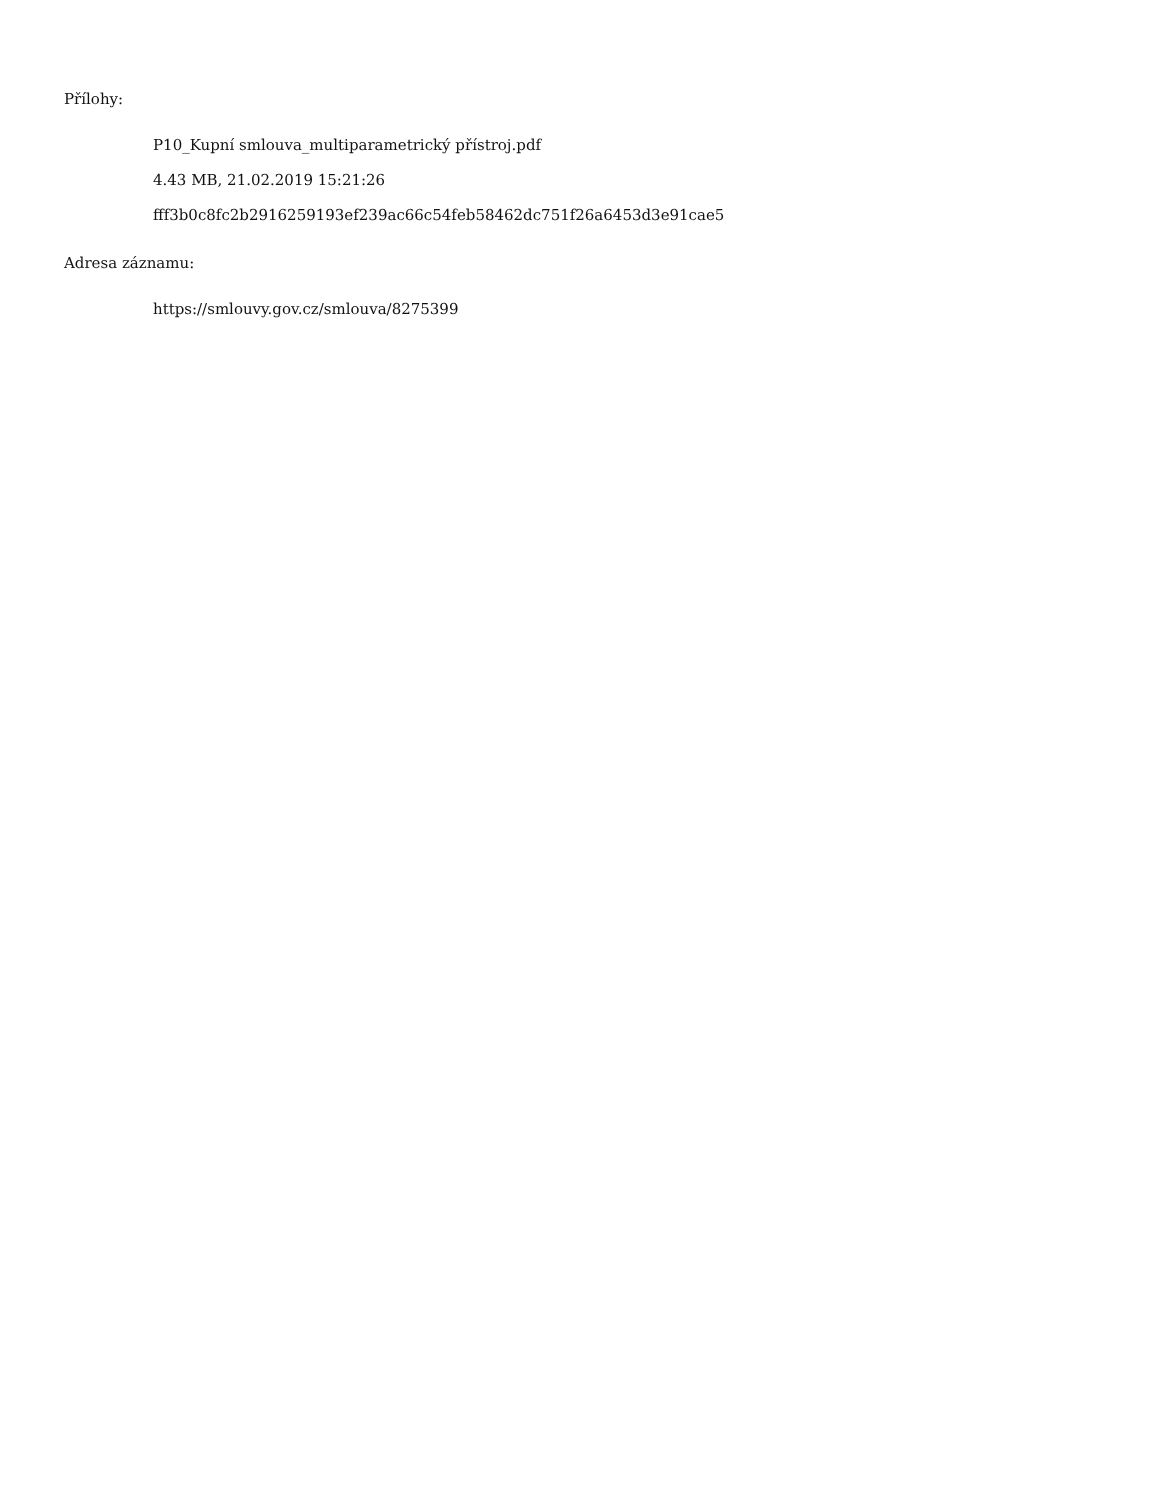Přílohy:
P10_Kupní smlouva_multiparametrický přístroj.pdf
4.43 MB, 21.02.2019 15:21:26
fff3b0c8fc2b2916259193ef239ac66c54feb58462dc751f26a6453d3e91cae5
Adresa záznamu:
https://smlouvy.gov.cz/smlouva/8275399